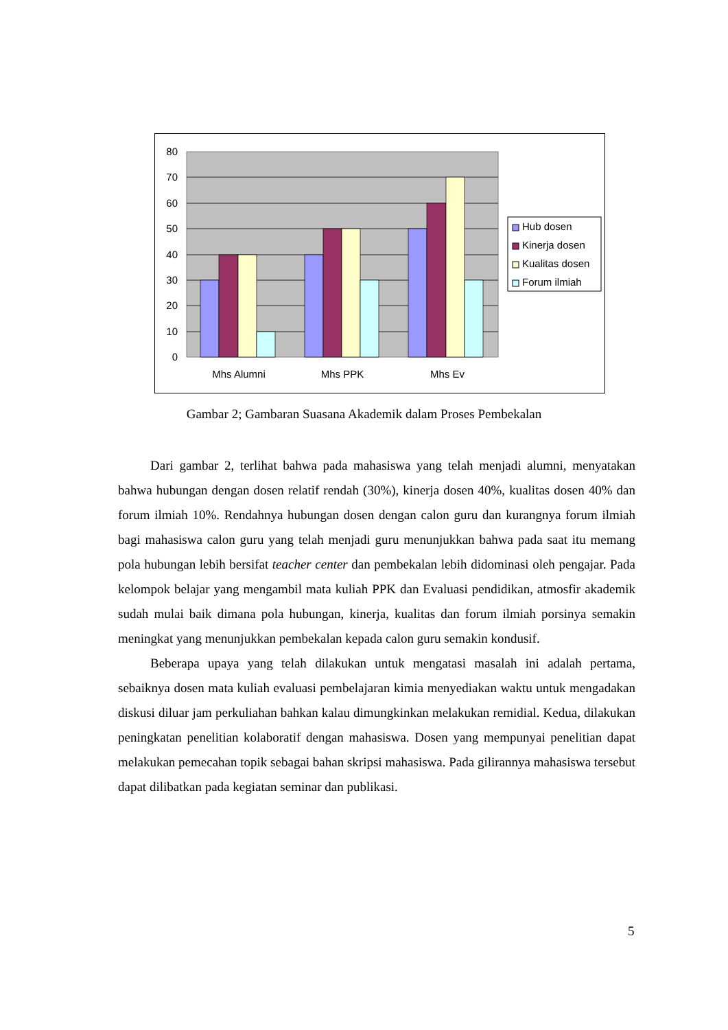80
70
60
50
40
30
20
10
0
Mhs Alumni
Mhs PPK
Mhs Ev
Hub dosen
Kinerja dosen
Kualitas dosen
Forum ilmiah
Gambar 2; Gambaran Suasana Akademik dalam Proses Pembekalan
Dari gambar 2, terlihat bahwa pada mahasiswa yang telah menjadi alumni, menyatakan bahwa hubungan dengan dosen relatif rendah (30%), kinerja dosen 40%, kualitas dosen 40% dan forum ilmiah 10%. Rendahnya hubungan dosen dengan calon guru dan kurangnya forum ilmiah bagi mahasiswa calon guru yang telah menjadi guru menunjukkan bahwa pada saat itu memang pola hubungan lebih bersifat teacher center dan pembekalan lebih didominasi oleh pengajar. Pada kelompok belajar yang mengambil mata kuliah PPK dan Evaluasi pendidikan, atmosfir akademik sudah mulai baik dimana pola hubungan, kinerja, kualitas dan forum ilmiah porsinya semakin meningkat yang menunjukkan pembekalan kepada calon guru semakin kondusif.
Beberapa upaya yang telah dilakukan untuk mengatasi masalah ini adalah pertama, sebaiknya dosen mata kuliah evaluasi pembelajaran kimia menyediakan waktu untuk mengadakan diskusi diluar jam perkuliahan bahkan kalau dimungkinkan melakukan remidial. Kedua, dilakukan peningkatan penelitian kolaboratif dengan mahasiswa. Dosen yang mempunyai penelitian dapat melakukan pemecahan topik sebagai bahan skripsi mahasiswa. Pada gilirannya mahasiswa tersebut dapat dilibatkan pada kegiatan seminar dan publikasi.
5